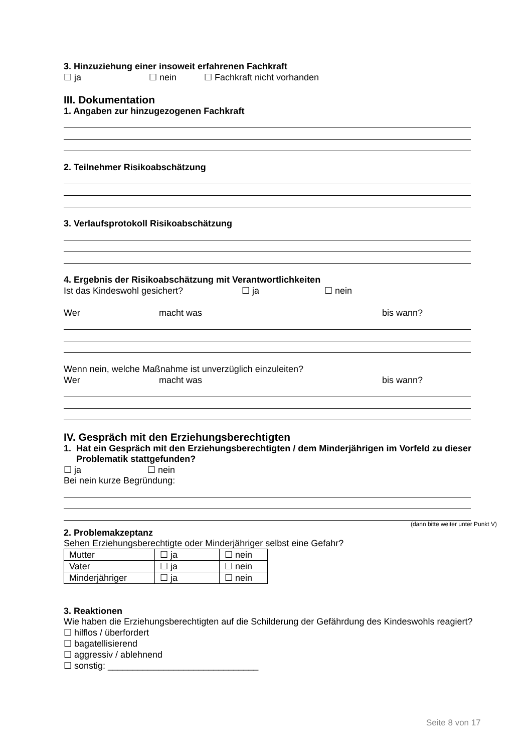3. Hinzuziehung einer insoweit erfahrenen Fachkraft
☐ ja ☐ nein ☐ Fachkraft nicht vorhanden
III. Dokumentation
1. Angaben zur hinzugezogenen Fachkraft
2. Teilnehmer Risikoabschätzung
3. Verlaufsprotokoll Risikoabschätzung
4. Ergebnis der Risikoabschätzung mit Verantwortlichkeiten
Ist das Kindeswohl gesichert? ☐ ja ☐ nein
Wer macht was bis wann?
Wenn nein, welche Maßnahme ist unverzüglich einzuleiten?
Wer macht was bis wann?
IV. Gespräch mit den Erziehungsberechtigten
1. Hat ein Gespräch mit den Erziehungsberechtigten / dem Minderjährigen im Vorfeld zu dieser Problematik stattgefunden?
☐ ja ☐ nein
Bei nein kurze Begründung:
(dann bitte weiter unter Punkt V)
2. Problemakzeptanz
Sehen Erziehungsberechtigte oder Minderjähriger selbst eine Gefahr?
| Mutter | ☐ ja | ☐ nein |
| Vater | ☐ ja | ☐ nein |
| Minderjähriger | ☐ ja | ☐ nein |
3. Reaktionen
Wie haben die Erziehungsberechtigten auf die Schilderung der Gefährdung des Kindeswohls reagiert?
☐ hilflos / überfordert
☐ bagatellisierend
☐ aggressiv / ablehnend
☐ sonstig: ______________________________
Seite 8 von 17